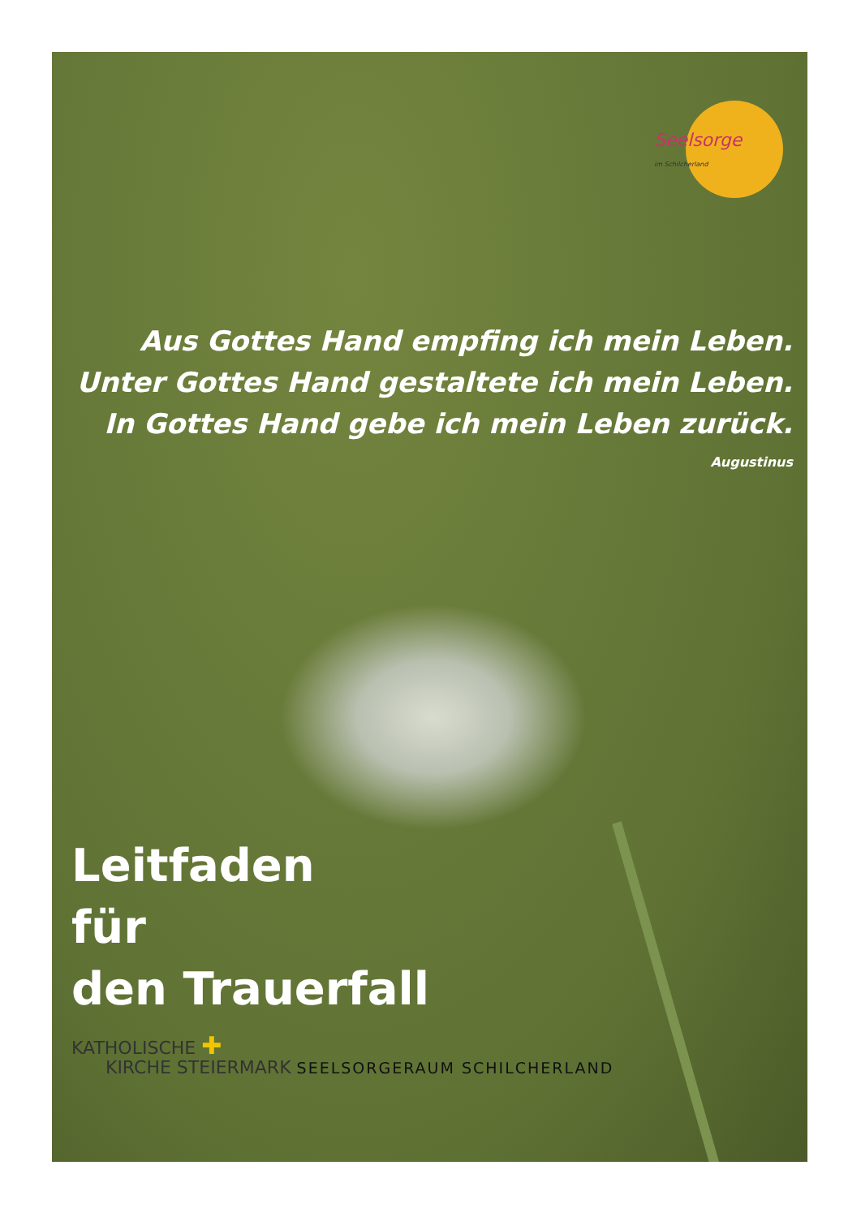Seelsorge
im Schilcherland
Aus Gottes Hand empfing ich mein Leben.
Unter Gottes Hand gestaltete ich mein Leben.
In Gottes Hand gebe ich mein Leben zurück.
Augustinus
Leitfaden
für
den Trauerfall
KATHOLISCHE ✚
KIRCHE STEIERMARK SEELSORGERAUM SCHILCHERLAND